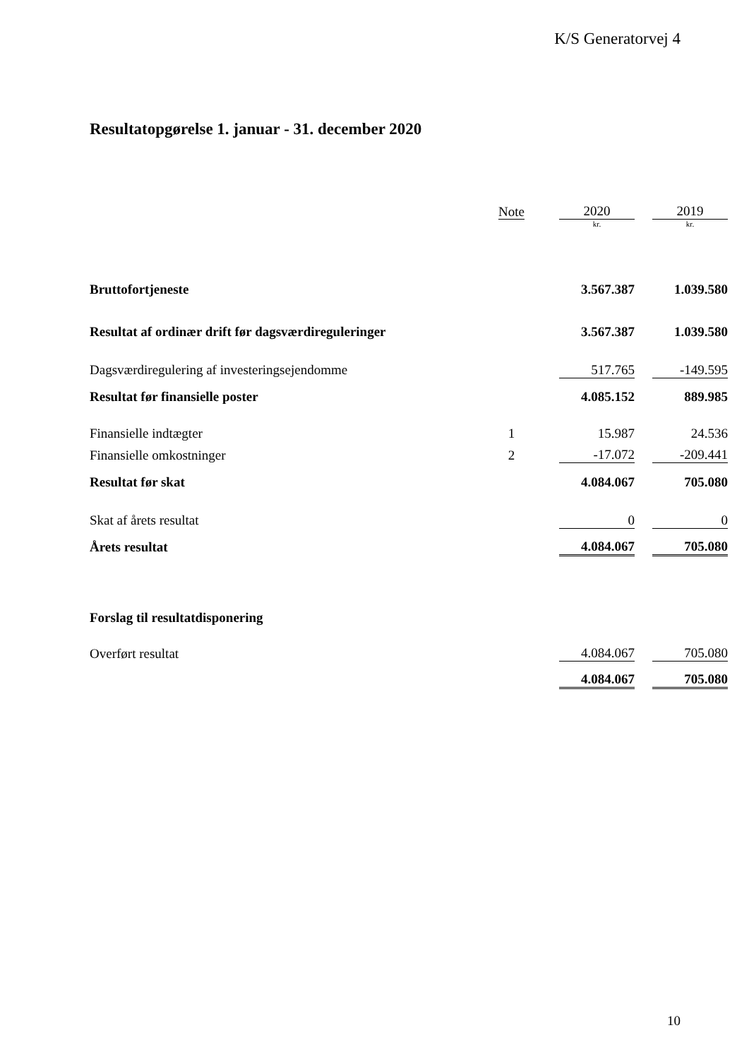K/S Generatorvej 4
Resultatopgørelse 1. januar - 31. december 2020
| | Note | 2020 | | 2019 |
| | | kr. | | kr. |
| Bruttofortjeneste | | 3.567.387 | | 1.039.580 |
| Resultat af ordinær drift før dagsværdireguleringer | | 3.567.387 | | 1.039.580 |
| Dagsværdiregulering af investeringsejendomme | | 517.765 | | -149.595 |
| Resultat før finansielle poster | | 4.085.152 | | 889.985 |
| Finansielle indtægter | 1 | 15.987 | | 24.536 |
| Finansielle omkostninger | 2 | -17.072 | | -209.441 |
| Resultat før skat | | 4.084.067 | | 705.080 |
| Skat af årets resultat | | 0 | | 0 |
| Årets resultat | | 4.084.067 | | 705.080 |
| Forslag til resultatdisponering | | | | |
| Overført resultat | | 4.084.067 | | 705.080 |
| | | 4.084.067 | | 705.080 |
10